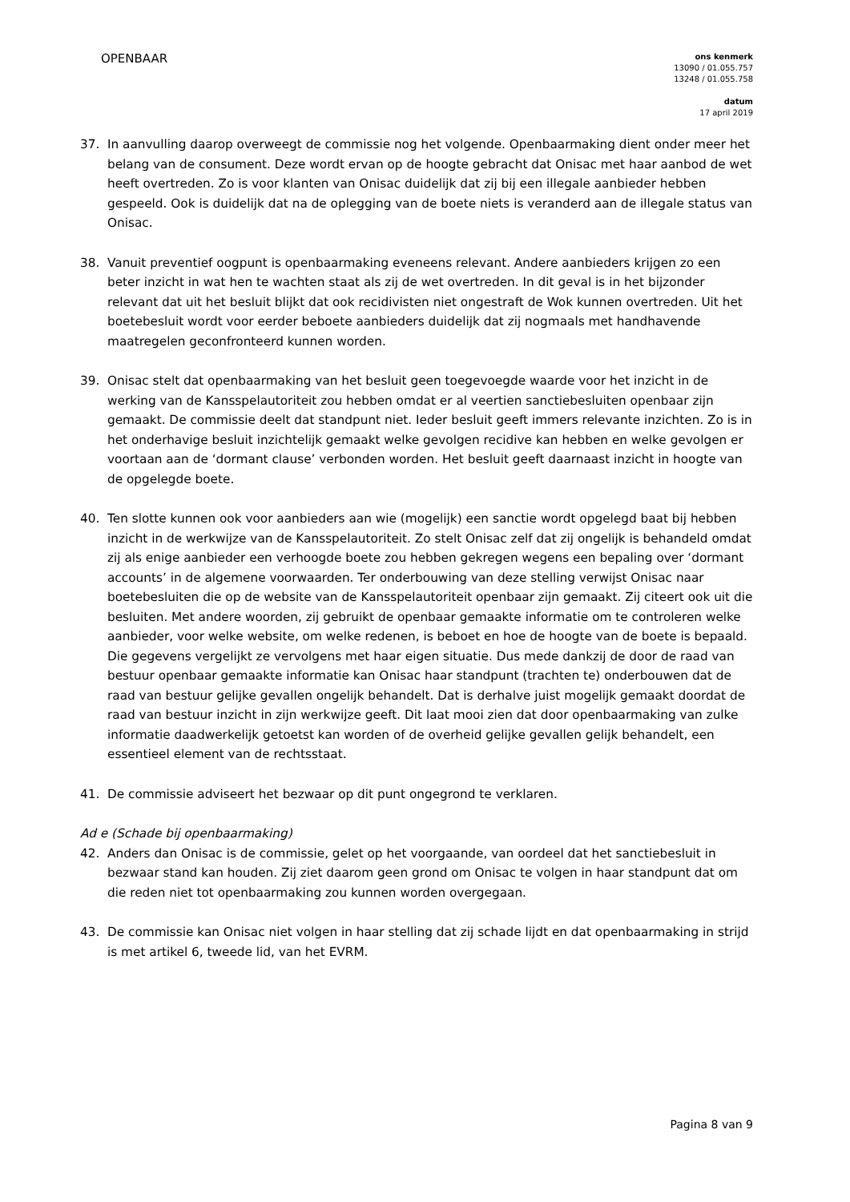OPENBAAR
ons kenmerk
13090 / 01.055.757
13248 / 01.055.758
datum
17 april 2019
37. In aanvulling daarop overweegt de commissie nog het volgende. Openbaarmaking dient onder meer het belang van de consument. Deze wordt ervan op de hoogte gebracht dat Onisac met haar aanbod de wet heeft overtreden. Zo is voor klanten van Onisac duidelijk dat zij bij een illegale aanbieder hebben gespeeld. Ook is duidelijk dat na de oplegging van de boete niets is veranderd aan de illegale status van Onisac.
38. Vanuit preventief oogpunt is openbaarmaking eveneens relevant. Andere aanbieders krijgen zo een beter inzicht in wat hen te wachten staat als zij de wet overtreden. In dit geval is in het bijzonder relevant dat uit het besluit blijkt dat ook recidivisten niet ongestraft de Wok kunnen overtreden. Uit het boetebesluit wordt voor eerder beboete aanbieders duidelijk dat zij nogmaals met handhavende maatregelen geconfronteerd kunnen worden.
39. Onisac stelt dat openbaarmaking van het besluit geen toegevoegde waarde voor het inzicht in de werking van de Kansspelautoriteit zou hebben omdat er al veertien sanctiebesluiten openbaar zijn gemaakt. De commissie deelt dat standpunt niet. Ieder besluit geeft immers relevante inzichten. Zo is in het onderhavige besluit inzichtelijk gemaakt welke gevolgen recidive kan hebben en welke gevolgen er voortaan aan de ‘dormant clause’ verbonden worden. Het besluit geeft daarnaast inzicht in hoogte van de opgelegde boete.
40. Ten slotte kunnen ook voor aanbieders aan wie (mogelijk) een sanctie wordt opgelegd baat bij hebben inzicht in de werkwijze van de Kansspelautoriteit. Zo stelt Onisac zelf dat zij ongelijk is behandeld omdat zij als enige aanbieder een verhoogde boete zou hebben gekregen wegens een bepaling over ‘dormant accounts’ in de algemene voorwaarden. Ter onderbouwing van deze stelling verwijst Onisac naar boetebesluiten die op de website van de Kansspelautoriteit openbaar zijn gemaakt. Zij citeert ook uit die besluiten. Met andere woorden, zij gebruikt de openbaar gemaakte informatie om te controleren welke aanbieder, voor welke website, om welke redenen, is beboet en hoe de hoogte van de boete is bepaald. Die gegevens vergelijkt ze vervolgens met haar eigen situatie. Dus mede dankzij de door de raad van bestuur openbaar gemaakte informatie kan Onisac haar standpunt (trachten te) onderbouwen dat de raad van bestuur gelijke gevallen ongelijk behandelt. Dat is derhalve juist mogelijk gemaakt doordat de raad van bestuur inzicht in zijn werkwijze geeft. Dit laat mooi zien dat door openbaarmaking van zulke informatie daadwerkelijk getoetst kan worden of de overheid gelijke gevallen gelijk behandelt, een essentieel element van de rechtsstaat.
41. De commissie adviseert het bezwaar op dit punt ongegrond te verklaren.
Ad e (Schade bij openbaarmaking)
42. Anders dan Onisac is de commissie, gelet op het voorgaande, van oordeel dat het sanctiebesluit in bezwaar stand kan houden. Zij ziet daarom geen grond om Onisac te volgen in haar standpunt dat om die reden niet tot openbaarmaking zou kunnen worden overgegaan.
43. De commissie kan Onisac niet volgen in haar stelling dat zij schade lijdt en dat openbaarmaking in strijd is met artikel 6, tweede lid, van het EVRM.
Pagina 8 van 9